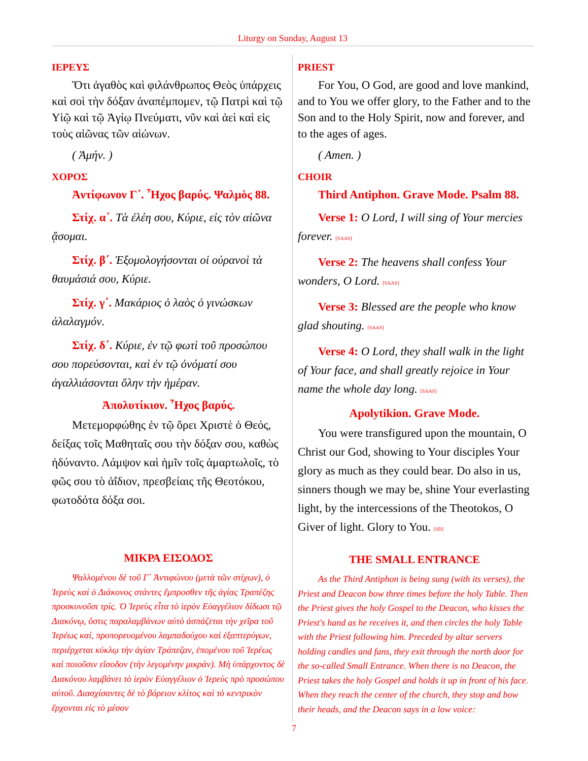Liturgy on Sunday, August 13
ΙΕΡΕΥΣ
Ὅτι ἀγαθὸς καὶ φιλάνθρωπος Θεὸς ὑπάρχεις καὶ σοὶ τὴν δόξαν ἀναπέμπομεν, τῷ Πατρὶ καὶ τῷ Υἱῷ καὶ τῷ Ἁγίῳ Πνεύματι, νῦν καὶ ἀεὶ καὶ εἰς τοὺς αἰῶνας τῶν αἰώνων.
( Ἀμήν. )
ΧΟΡΟΣ
Ἀντίφωνον Γ΄. Ἦχος βαρύς. Ψαλμὸς 88.
Στίχ. α΄. Τὰ ἐλέη σου, Κύριε, εἰς τὸν αἰῶνα ᾄσομαι.
Στίχ. β΄. Ἐξομολογήσονται οἱ οὐρανοὶ τὰ θαυμάσιά σου, Κύριε.
Στίχ. γ΄. Μακάριος ὁ λαὸς ὁ γινώσκων ἀλαλαγμόν.
Στίχ. δ΄. Κύριε, ἐν τῷ φωτὶ τοῦ προσώπου σου πορεύσονται, καὶ ἐν τῷ ὀνόματί σου ἀγαλλιάσονται ὅλην τὴν ἡμέραν.
Ἀπολυτίκιον. Ἦχος βαρύς.
Μετεμορφώθης ἐν τῷ ὄρει Χριστὲ ὁ Θεός, δείξας τοῖς Μαθηταῖς σου τὴν δόξαν σου, καθὼς ἠδύναντο. Λάμψον καὶ ἡμῖν τοῖς ἁμαρτωλοῖς, τὸ φῶς σου τὸ ἀΐδιον, πρεσβείαις τῆς Θεοτόκου, φωτοδότα δόξα σοι.
ΜΙΚΡΑ ΕΙΣΟΔΟΣ
Ψαλλομένου δὲ τοῦ Γ΄ Ἀντιφώνου (μετὰ τῶν στίχων), ὁ Ἱερεὺς καὶ ὁ Διάκονος στάντες ἔμπροσθεν τῆς ἁγίας Τραπέζης προσκυνοῦσι τρίς. Ὁ Ἱερεὺς εἶτα τὸ ἱερὸν Εὐαγγέλιον δίδωσι τῷ Διακόνῳ, ὅστις παραλαμβάνων αὐτὸ ἀσπάζεται τὴν χεῖρα τοῦ Ἱερέως καί, προπορευομένου λαμπαδούχου καὶ ἑξαπτερύγων, περιέρχεται κύκλῳ τὴν ἁγίαν Τράπεζαν, ἑπομένου τοῦ Ἱερέως καὶ ποιοῦσιν εἴσοδον (τὴν λεγομένην μικράν). Μὴ ὑπάρχοντος δὲ Διακόνου λαμβάνει τὸ ἱερὸν Εὐαγγέλιον ὁ Ἱερεὺς πρὸ προσώπου αὐτοῦ. Διασχίσαντες δὲ τὸ βόρειον κλίτος καὶ τὸ κεντρικὸν ἔρχονται εἰς τὸ μέσον
PRIEST
For You, O God, are good and love mankind, and to You we offer glory, to the Father and to the Son and to the Holy Spirit, now and forever, and to the ages of ages.
( Amen. )
CHOIR
Third Antiphon. Grave Mode. Psalm 88.
Verse 1: O Lord, I will sing of Your mercies forever. [SAAS]
Verse 2: The heavens shall confess Your wonders, O Lord. [SAAS]
Verse 3: Blessed are the people who know glad shouting. [SAAS]
Verse 4: O Lord, they shall walk in the light of Your face, and shall greatly rejoice in Your name the whole day long. [SAAS]
Apolytikion. Grave Mode.
You were transfigured upon the mountain, O Christ our God, showing to Your disciples Your glory as much as they could bear. Do also in us, sinners though we may be, shine Your everlasting light, by the intercessions of the Theotokos, O Giver of light. Glory to You. [SD]
THE SMALL ENTRANCE
As the Third Antiphon is being sung (with its verses), the Priest and Deacon bow three times before the holy Table. Then the Priest gives the holy Gospel to the Deacon, who kisses the Priest's hand as he receives it, and then circles the holy Table with the Priest following him. Preceded by altar servers holding candles and fans, they exit through the north door for the so-called Small Entrance. When there is no Deacon, the Priest takes the holy Gospel and holds it up in front of his face. When they reach the center of the church, they stop and bow their heads, and the Deacon says in a low voice:
7